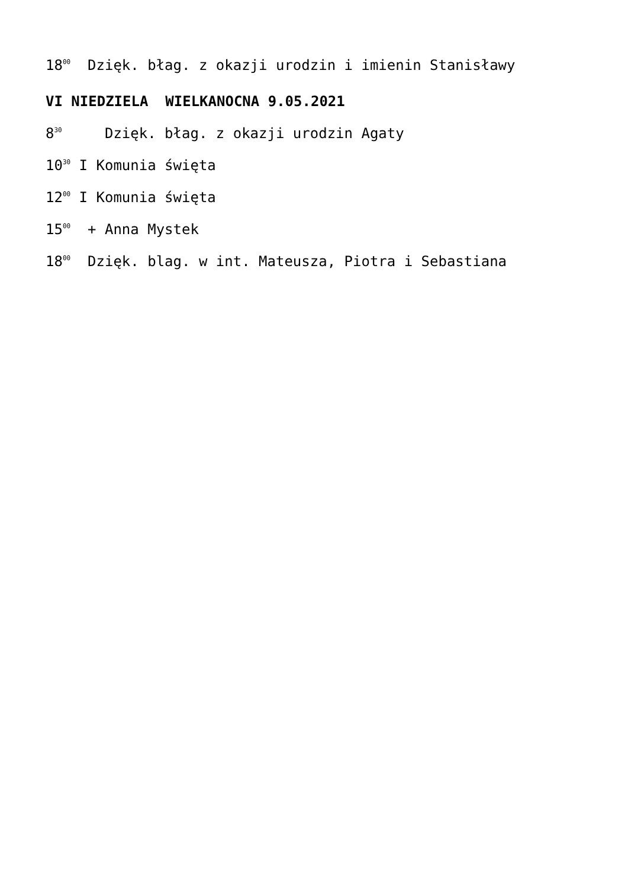18<sup>00</sup> Dzięk. błag. z okazji urodzin i imienin Stanisławy
VI NIEDZIELA WIELKANOCNA 9.05.2021
8<sup>30</sup> Dzięk. błag. z okazji urodzin Agaty
10<sup>30</sup> I Komunia święta
12<sup>00</sup> I Komunia święta
15<sup>00</sup> + Anna Mystek
18<sup>00</sup> Dzięk. blag. w int. Mateusza, Piotra i Sebastiana